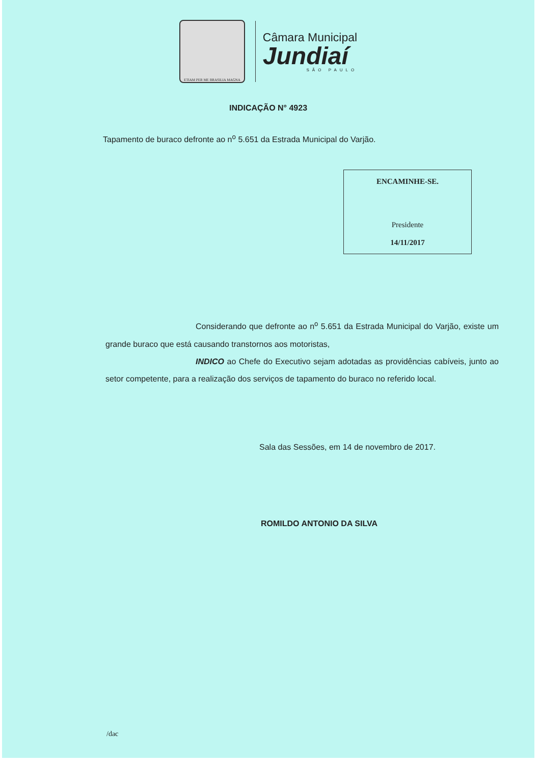ETIAM PER ME BRASILIA MAGNA
Câmara Municipal
Jundiaí
SÃO PAULO
INDICAÇÃO N° 4923
Tapamento de buraco defronte ao n<sup>o</sup> 5.651 da Estrada Municipal do Varjão.
ENCAMINHE-SE.
Presidente
14/11/2017
Considerando que defronte ao n<sup>o</sup> 5.651 da Estrada Municipal do Varjão, existe um grande buraco que está causando transtornos aos motoristas,
INDICO ao Chefe do Executivo sejam adotadas as providências cabíveis, junto ao setor competente, para a realização dos serviços de tapamento do buraco no referido local.
Sala das Sessões, em 14 de novembro de 2017.
ROMILDO ANTONIO DA SILVA
/dac